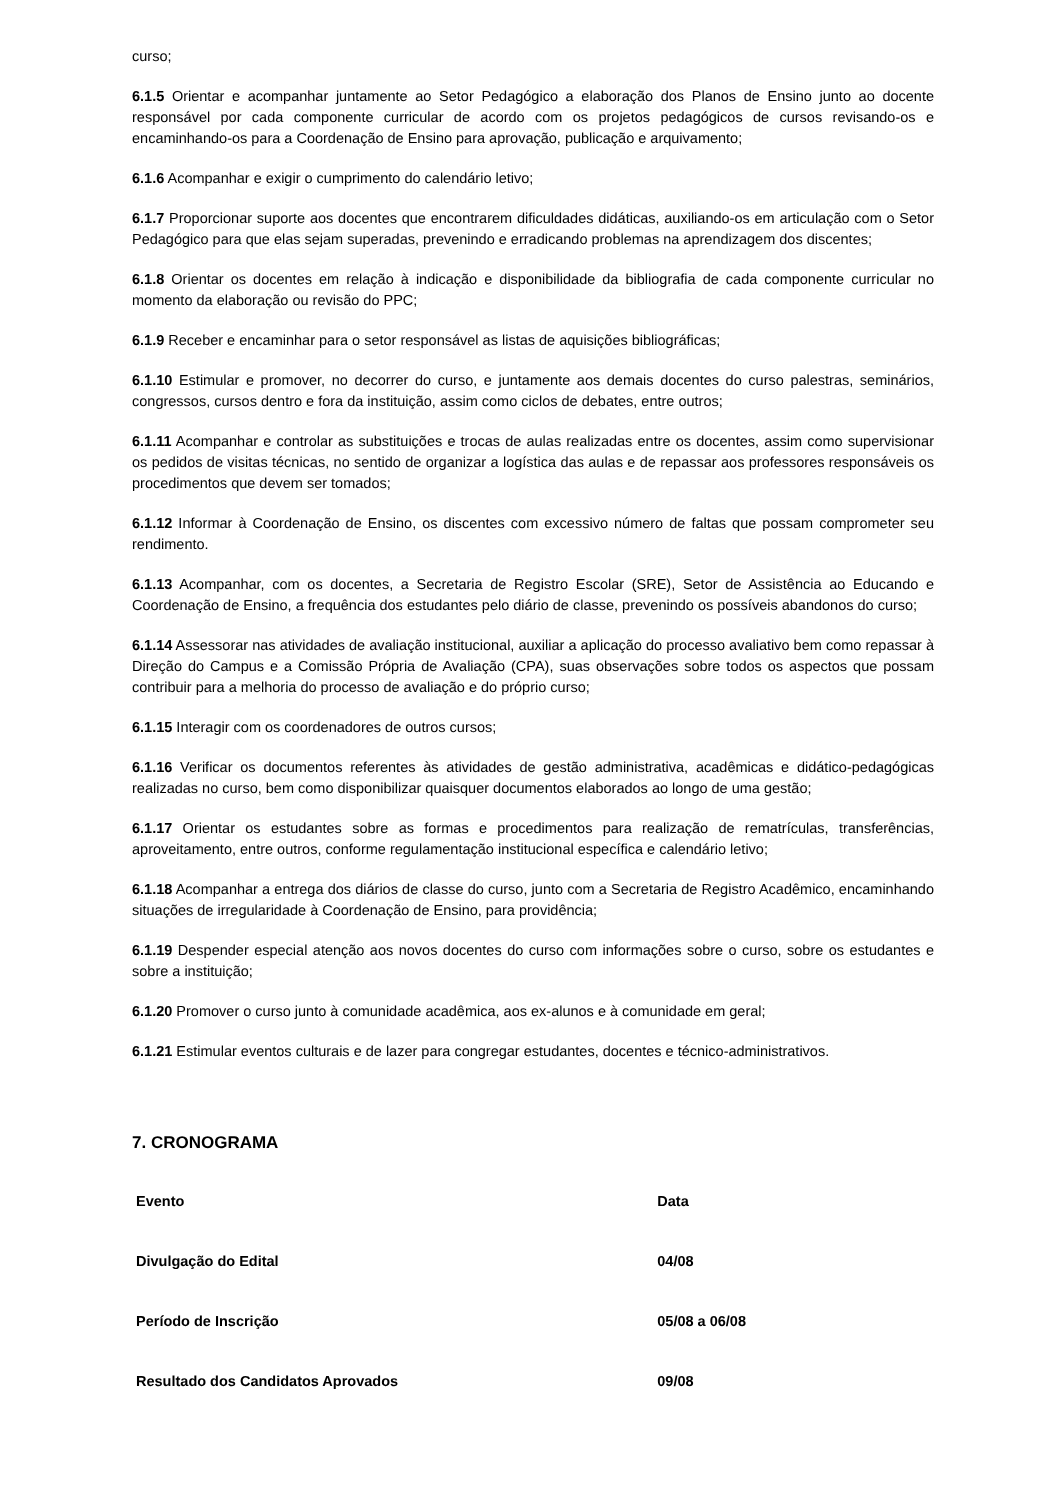curso;
6.1.5 Orientar e acompanhar juntamente ao Setor Pedagógico a elaboração dos Planos de Ensino junto ao docente responsável por cada componente curricular de acordo com os projetos pedagógicos de cursos revisando-os e encaminhando-os para a Coordenação de Ensino para aprovação, publicação e arquivamento;
6.1.6 Acompanhar e exigir o cumprimento do calendário letivo;
6.1.7 Proporcionar suporte aos docentes que encontrarem dificuldades didáticas, auxiliando-os em articulação com o Setor Pedagógico para que elas sejam superadas, prevenindo e erradicando problemas na aprendizagem dos discentes;
6.1.8 Orientar os docentes em relação à indicação e disponibilidade da bibliografia de cada componente curricular no momento da elaboração ou revisão do PPC;
6.1.9 Receber e encaminhar para o setor responsável as listas de aquisições bibliográficas;
6.1.10 Estimular e promover, no decorrer do curso, e juntamente aos demais docentes do curso palestras, seminários, congressos, cursos dentro e fora da instituição, assim como ciclos de debates, entre outros;
6.1.11 Acompanhar e controlar as substituições e trocas de aulas realizadas entre os docentes, assim como supervisionar os pedidos de visitas técnicas, no sentido de organizar a logística das aulas e de repassar aos professores responsáveis os procedimentos que devem ser tomados;
6.1.12 Informar à Coordenação de Ensino, os discentes com excessivo número de faltas que possam comprometer seu rendimento.
6.1.13 Acompanhar, com os docentes, a Secretaria de Registro Escolar (SRE), Setor de Assistência ao Educando e Coordenação de Ensino, a frequência dos estudantes pelo diário de classe, prevenindo os possíveis abandonos do curso;
6.1.14 Assessorar nas atividades de avaliação institucional, auxiliar a aplicação do processo avaliativo bem como repassar à Direção do Campus e a Comissão Própria de Avaliação (CPA), suas observações sobre todos os aspectos que possam contribuir para a melhoria do processo de avaliação e do próprio curso;
6.1.15 Interagir com os coordenadores de outros cursos;
6.1.16 Verificar os documentos referentes às atividades de gestão administrativa, acadêmicas e didático-pedagógicas realizadas no curso, bem como disponibilizar quaisquer documentos elaborados ao longo de uma gestão;
6.1.17 Orientar os estudantes sobre as formas e procedimentos para realização de rematrículas, transferências, aproveitamento, entre outros, conforme regulamentação institucional específica e calendário letivo;
6.1.18 Acompanhar a entrega dos diários de classe do curso, junto com a Secretaria de Registro Acadêmico, encaminhando situações de irregularidade à Coordenação de Ensino, para providência;
6.1.19 Despender especial atenção aos novos docentes do curso com informações sobre o curso, sobre os estudantes e sobre a instituição;
6.1.20 Promover o curso junto à comunidade acadêmica, aos ex-alunos e à comunidade em geral;
6.1.21 Estimular eventos culturais e de lazer para congregar estudantes, docentes e técnico-administrativos.
7. CRONOGRAMA
| Evento | Data |
| --- | --- |
| Divulgação do Edital | 04/08 |
| Período de Inscrição | 05/08 a 06/08 |
| Resultado dos Candidatos Aprovados | 09/08 |